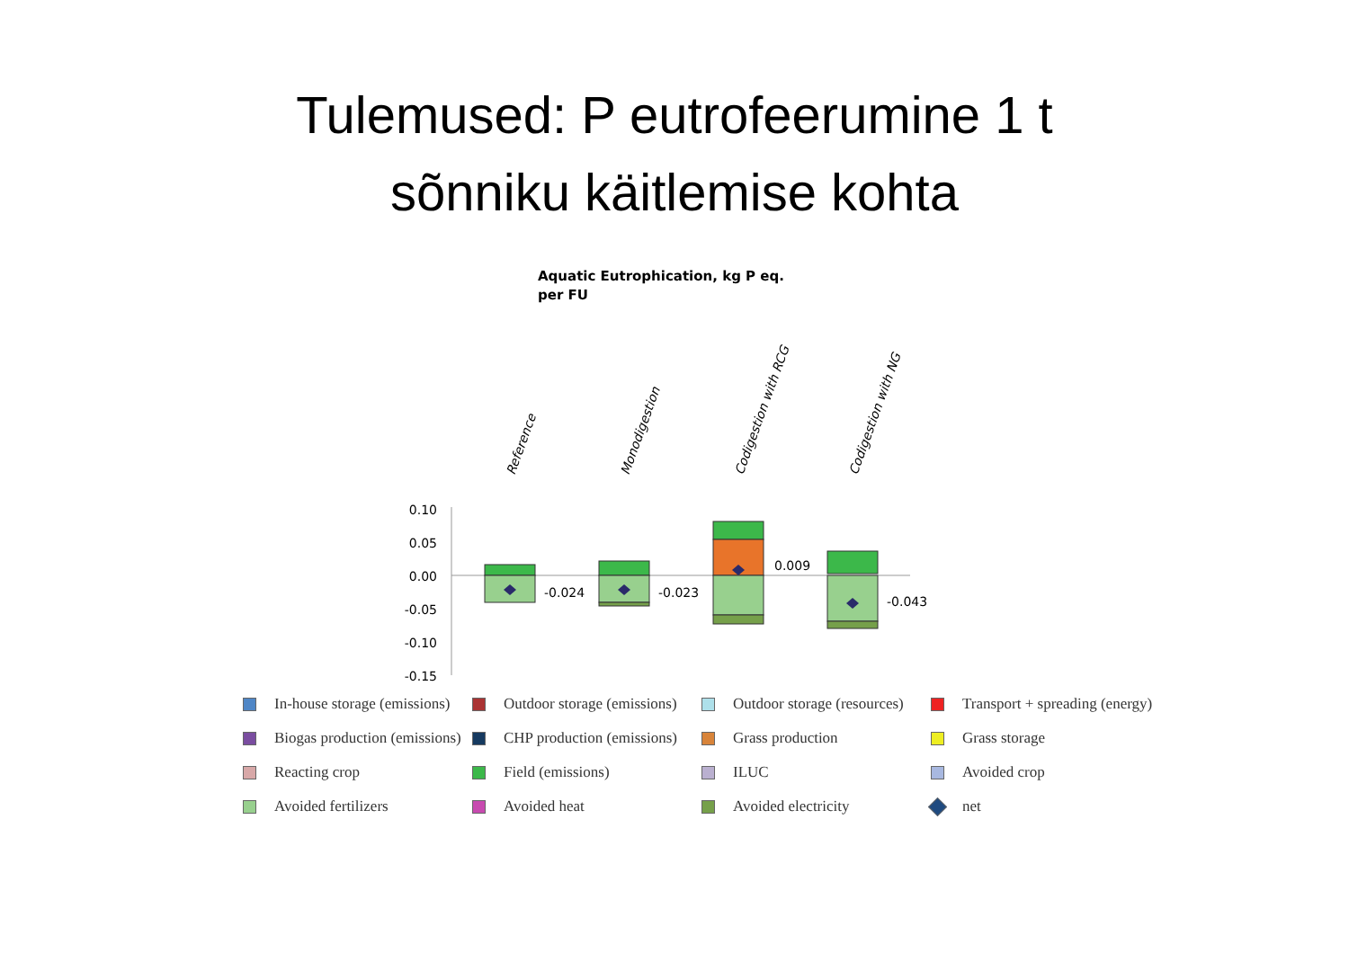Tulemused: P eutrofeerumine 1 t
sõnniku käitlemise kohta
Aquatic Eutrophication, kg P eq. per FU
0.10
0.05
0.00
-0.05
-0.10
-0.15
-0.024
-0.023
0.009
-0.043
Reference
Monodigestion
Codigestion with RCG
Codigestion with NG
In-house storage (emissions)
Outdoor storage (emissions)
Outdoor storage (resources)
Transport + spreading (energy)
Biogas production (emissions)
CHP production (emissions)
Grass production
Grass storage
Reacting crop
Field (emissions)
ILUC
Avoided crop
Avoided fertilizers
Avoided heat
Avoided electricity
net